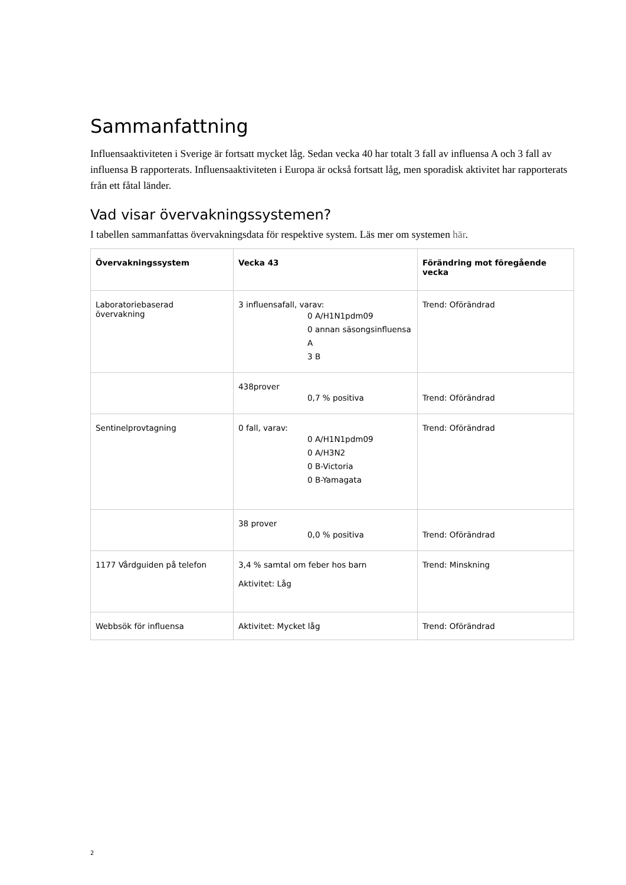Sammanfattning
Influensaaktiviteten i Sverige är fortsatt mycket låg. Sedan vecka 40 har totalt 3 fall av influensa A och 3 fall av influensa B rapporterats. Influensaaktiviteten i Europa är också fortsatt låg, men sporadisk aktivitet har rapporterats från ett fåtal länder.
Vad visar övervakningssystemen?
I tabellen sammanfattas övervakningsdata för respektive system. Läs mer om systemen här.
| Övervakningssystem | Vecka 43 | Förändring mot föregående vecka |
| --- | --- | --- |
| Laboratoriebaserad övervakning | 3 influensafall, varav: 0 A/H1N1pdm09 0 annan säsongsinfluensa A 3 B | Trend: Oförändrad |
| | 438prover 0,7 % positiva | Trend: Oförändrad |
| Sentinelprovtagning | 0 fall, varav: 0 A/H1N1pdm09 0 A/H3N2 0 B-Victoria 0 B-Yamagata | Trend: Oförändrad |
| | 38 prover 0,0 % positiva | Trend: Oförändrad |
| 1177 Vårdguiden på telefon | 3,4 % samtal om feber hos barn Aktivitet: Låg | Trend: Minskning |
| Webbsök för influensa | Aktivitet: Mycket låg | Trend: Oförändrad |
2